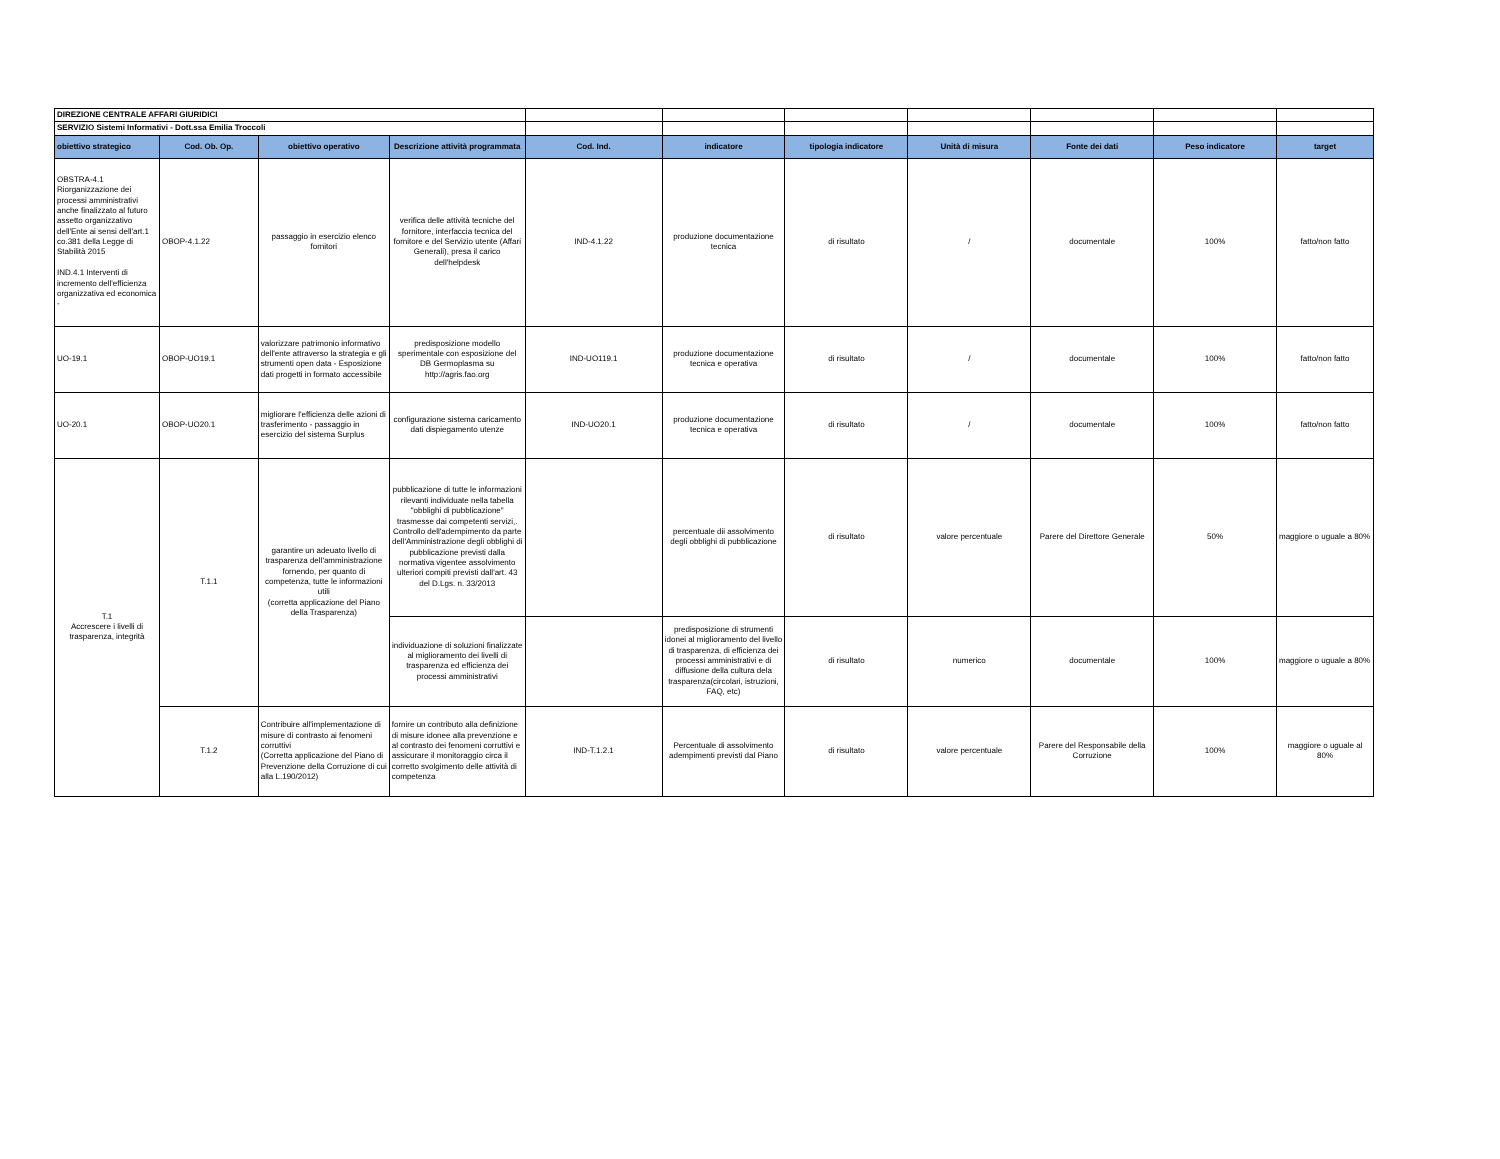| DIREZIONE CENTRALE AFFARI GIURIDICI | | | | | | | | | | |
| SERVIZIO Sistemi Informativi - Dott.ssa Emilia Troccoli | | | | | | | | | | |
| obiettivo strategico | Cod. Ob. Op. | obiettivo operativo | Descrizione attività programmata | Cod. Ind. | indicatore | tipologia indicatore | Unità di misura | Fonte dei dati | Peso indicatore | target |
| OBSTRA-4.1 Riorganizzazione dei processi amministrativi anche finalizzato al futuro assetto organizzativo dell'Ente ai sensi dell'art.1 co.381 della Legge di Stabilità 2015 IND.4.1 Interventi di incremento dell'efficienza organizzativa ed economica - | OBOP-4.1.22 | passaggio in esercizio elenco fornitori | verifica delle attività tecniche del fornitore, interfaccia tecnica del fornitore e del Servizio utente (Affari Generali), presa il carico dell'helpdesk | IND-4.1.22 | produzione documentazione tecnica | di risultato | / | documentale | 100% | fatto/non fatto |
| UO-19.1 | OBOP-UO19.1 | valorizzare patrimonio informativo dell'ente attraverso la strategia e gli strumenti open data - Esposizione dati progetti in formato accessibile | predisposizione modello sperimentale con esposizione del DB Germoplasma su http://agris.fao.org | IND-UO119.1 | produzione documentazione tecnica e operativa | di risultato | / | documentale | 100% | fatto/non fatto |
| UO-20.1 | OBOP-UO20.1 | migliorare l'efficienza delle azioni di trasferimento - passaggio in esercizio del sistema Surplus | configurazione sistema caricamento dati dispiegamento utenze | IND-UO20.1 | produzione documentazione tecnica e operativa | di risultato | / | documentale | 100% | fatto/non fatto |
| T.1 Accrescere i livelli di trasparenza, integrità | T.1.1 | garantire un adeuato livello di trasparenza dell'amministrazione fornendo, per quanto di competenza, tutte le informazioni utili (corretta applicazione del Piano della Trasparenza) | pubblicazione di tutte le informazioni rilevanti individuate nella tabella "obblighi di pubblicazione" trasmesse dai competenti servizi,. Controllo dell'adempimento da parte dell'Amministrazione degli obblighi di pubblicazione previsti dalla normativa vigentee assolvimento ulteriori compiti previsti dall'art. 43 del D.Lgs. n. 33/2013 | | percentuale dii assolvimento degli obblighi di pubblicazione | di risultato | valore percentuale | Parere del Direttore Generale | 50% | maggiore o uguale a 80% |
| | | | individuazione di soluzioni finalizzate al miglioramento dei livelli di trasparenza ed efficienza dei processi amministrativi | | predisposizione di strumenti idonei al miglioramento del livello di trasparenza, di efficienza dei processi amministrativi e di diffusione della cultura dela trasparenza(circolari, istruzioni, FAQ, etc) | di risultato | numerico | documentale | 100% | maggiore o uguale a 80% |
| | T.1.2 | Contribuire all'implementazione di misure di contrasto ai fenomeni corruttivi (Corretta applicazione del Piano di Prevenzione della Corruzione di cui alla L.190/2012) | fornire un contributo alla definizione di misure idonee alla prevenzione e al contrasto dei fenomeni corruttivi e assicurare il monitoraggio circa il corretto svolgimento delle attività di competenza | IND-T.1.2.1 | Percentuale di assolvimento adempimenti previsti dal Piano | di risultato | valore percentuale | Parere del Responsabile della Corruzione | 100% | maggiore o uguale al 80% |